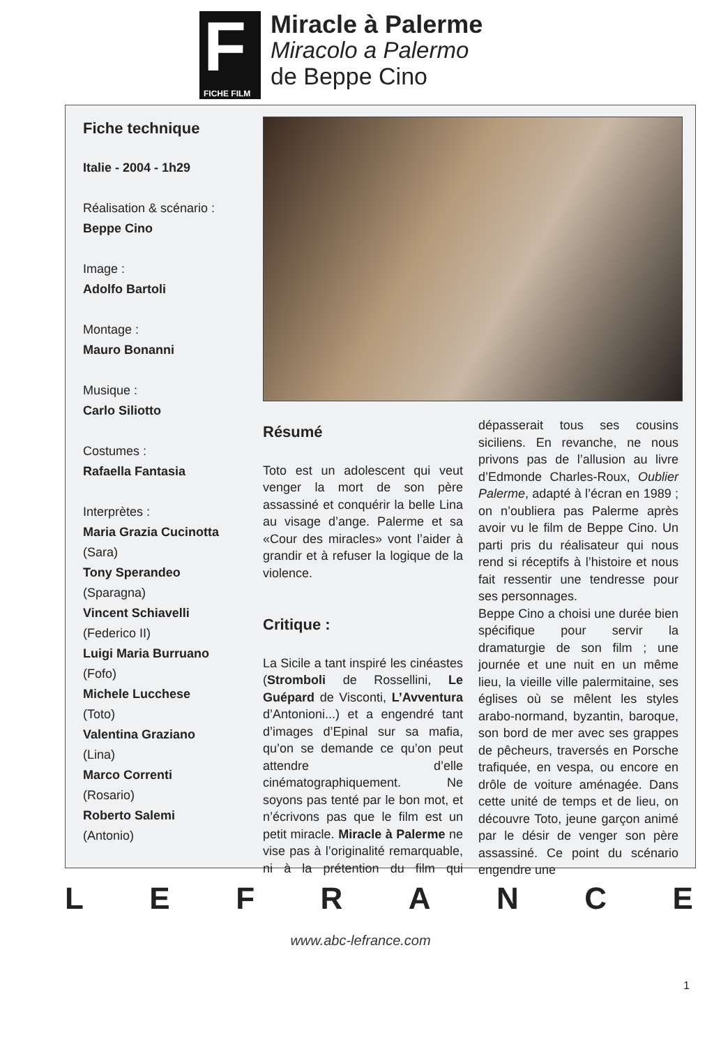F
FICHE FILM
Miracle à Palerme
Miracolo a Palermo
de Beppe Cino
Fiche technique
Italie - 2004 - 1h29
Réalisation & scénario :
Beppe Cino
Image :
Adolfo Bartoli
Montage :
Mauro Bonanni
Musique :
Carlo Siliotto
Costumes :
Rafaella Fantasia
Interprètes :
Maria Grazia Cucinotta
(Sara)
Tony Sperandeo
(Sparagna)
Vincent Schiavelli
(Federico II)
Luigi Maria Burruano
(Fofo)
Michele Lucchese
(Toto)
Valentina Graziano
(Lina)
Marco Correnti
(Rosario)
Roberto Salemi
(Antonio)
Résumé
Toto est un adolescent qui veut venger la mort de son père assassiné et conquérir la belle Lina au visage d’ange. Palerme et sa «Cour des miracles» vont l’aider à grandir et à refuser la logique de la violence.
Critique :
La Sicile a tant inspiré les cinéastes (Stromboli de Rossellini, Le Guépard de Visconti, L’Avventura d’Antonioni...) et a engendré tant d’images d’Epinal sur sa mafia, qu’on se demande ce qu’on peut attendre d’elle cinématographiquement. Ne soyons pas tenté par le bon mot, et n’écrivons pas que le film est un petit miracle. Miracle à Palerme ne vise pas à l’originalité remarquable, ni à la prétention du film qui dépasserait tous ses cousins siciliens. En revanche, ne nous privons pas de l’allusion au livre d’Edmonde Charles-Roux, Oublier Palerme, adapté à l’écran en 1989 ; on n’oubliera pas Palerme après avoir vu le film de Beppe Cino. Un parti pris du réalisateur qui nous rend si réceptifs à l’histoire et nous fait ressentir une tendresse pour ses personnages.
Beppe Cino a choisi une durée bien spécifique pour servir la dramaturgie de son film ; une journée et une nuit en un même lieu, la vieille ville palermitaine, ses églises où se mêlent les styles arabo-normand, byzantin, baroque, son bord de mer avec ses grappes de pêcheurs, traversés en Porsche trafiquée, en vespa, ou encore en drôle de voiture aménagée. Dans cette unité de temps et de lieu, on découvre Toto, jeune garçon animé par le désir de venger son père assassiné. Ce point du scénario engendre une
L E F R A N C E
www.abc-lefrance.com
1